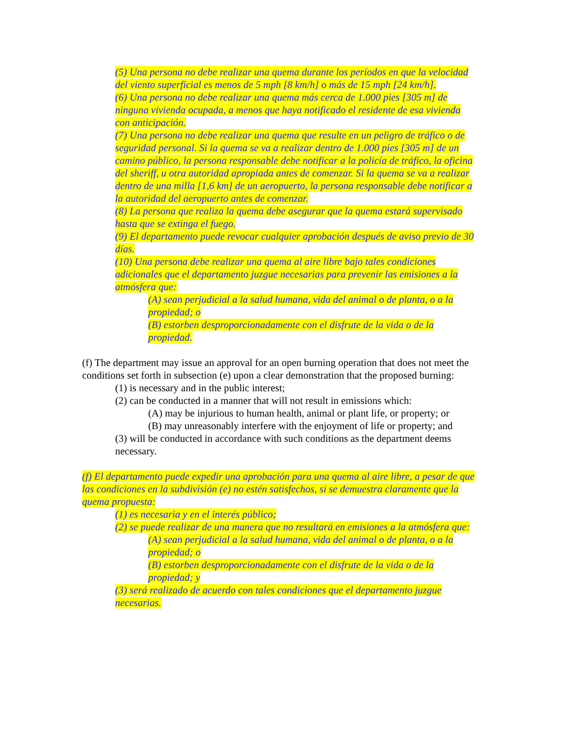(5) Una persona no debe realizar una quema durante los períodos en que la velocidad del viento superficial es menos de 5 mph [8 km/h] o más de 15 mph [24 km/h].
(6) Una persona no debe realizar una quema más cerca de 1.000 pies [305 m] de ninguna vivienda ocupada, a menos que haya notificado el residente de esa vivienda con anticipación.
(7) Una persona no debe realizar una quema que resulte en un peligro de tráfico o de seguridad personal. Si la quema se va a realizar dentro de 1.000 pies [305 m] de un camino público, la persona responsable debe notificar a la policía de tráfico, la oficina del sheriff, u otra autoridad apropiada antes de comenzar. Si la quema se va a realizar dentro de una milla [1,6 km] de un aeropuerto, la persona responsable debe notificar a la autoridad del aeropuerto antes de comenzar.
(8) La persona que realiza la quema debe asegurar que la quema estará supervisado hasta que se extinga el fuego.
(9) El departamento puede revocar cualquier aprobación después de aviso previo de 30 días.
(10) Una persona debe realizar una quema al aire libre bajo tales condiciones adicionales que el departamento juzgue necesarias para prevenir las emisiones a la atmósfera que:
(A) sean perjudicial a la salud humana, vida del animal o de planta, o a la propiedad; o
(B) estorben desproporcionadamente con el disfrute de la vida o de la propiedad.
(f) The department may issue an approval for an open burning operation that does not meet the conditions set forth in subsection (e) upon a clear demonstration that the proposed burning:
(1) is necessary and in the public interest;
(2) can be conducted in a manner that will not result in emissions which:
(A) may be injurious to human health, animal or plant life, or property; or
(B) may unreasonably interfere with the enjoyment of life or property; and
(3) will be conducted in accordance with such conditions as the department deems necessary.
(f) El departamento puede expedir una aprobación para una quema al aire libre, a pesar de que las condiciones en la subdivisión (e) no estén satisfechos, si se demuestra claramente que la quema propuesta:
(1) es necesaria y en el interés público;
(2) se puede realizar de una manera que no resultará en emisiones a la atmósfera que:
(A) sean perjudicial a la salud humana, vida del animal o de planta, o a la propiedad; o
(B) estorben desproporcionadamente con el disfrute de la vida o de la propiedad; y
(3) será realizado de acuerdo con tales condiciones que el departamento juzgue necesarias.